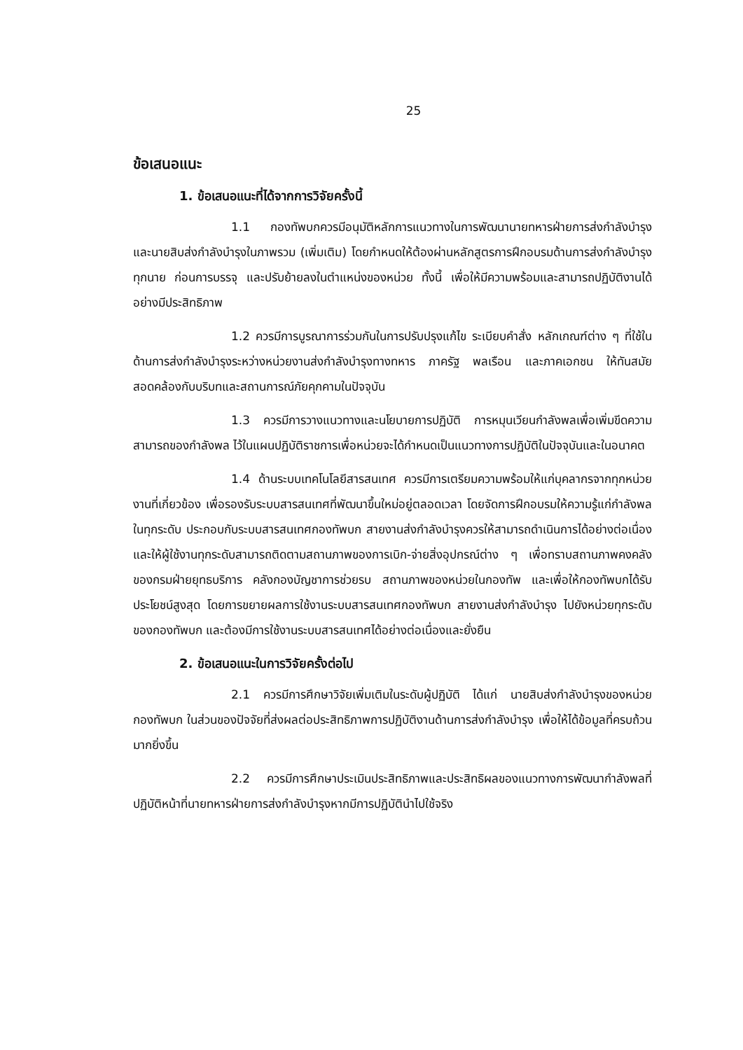25
ข้อเสนอแนะ
1. ข้อเสนอแนะที่ได้จากการวิจัยครั้งนี้
1.1 กองทัพบกควรมีอนุมัติหลักการแนวทางในการพัฒนานายทหารฝ่ายการส่งกำลังบำรุงและนายสิบส่งกำลังบำรุงในภาพรวม (เพิ่มเติม) โดยกำหนดให้ต้องผ่านหลักสูตรการฝึกอบรมด้านการส่งกำลังบำรุงทุกนาย ก่อนการบรรจุ และปรับย้ายลงในตำแหน่งของหน่วย ทั้งนี้ เพื่อให้มีความพร้อมและสามารถปฏิบัติงานได้อย่างมีประสิทธิภาพ
1.2 ควรมีการบูรณาการร่วมกันในการปรับปรุงแก้ไข ระเบียบคำสั่ง หลักเกณฑ์ต่าง ๆ ที่ใช้ในด้านการส่งกำลังบำรุงระหว่างหน่วยงานส่งกำลังบำรุงทางทหาร ภาครัฐ พลเรือน และภาคเอกชน ให้ทันสมัย สอดคล้องกับบริบทและสถานการณ์ภัยคุกคามในปัจจุบัน
1.3 ควรมีการวางแนวทางและนโยบายการปฏิบัติ การหมุนเวียนกำลังพลเพื่อเพิ่มขีดความสามารถของกำลังพล ไว้ในแผนปฏิบัติราชการเพื่อหน่วยจะได้กำหนดเป็นแนวทางการปฏิบัติในปัจจุบันและในอนาคต
1.4 ด้านระบบเทคโนโลยีสารสนเทศ ควรมีการเตรียมความพร้อมให้แก่บุคลากรจากทุกหน่วยงานที่เกี่ยวข้อง เพื่อรองรับระบบสารสนเทศที่พัฒนาขึ้นใหม่อยู่ตลอดเวลา โดยจัดการฝึกอบรมให้ความรู้แก่กำลังพลในทุกระดับ ประกอบกับระบบสารสนเทศกองทัพบก สายงานส่งกำลังบำรุงควรให้สามารถดำเนินการได้อย่างต่อเนื่อง และให้ผู้ใช้งานทุกระดับสามารถติดตามสถานภาพของการเบิก-จ่ายสิ่งอุปกรณ์ต่าง ๆ เพื่อทราบสถานภาพคงคลังของกรมฝ่ายยุทธบริการ คลังกองบัญชาการช่วยรบ สถานภาพของหน่วยในกองทัพ และเพื่อให้กองทัพบกได้รับประโยชน์สูงสุด โดยการขยายผลการใช้งานระบบสารสนเทศกองทัพบก สายงานส่งกำลังบำรุง ไปยังหน่วยทุกระดับของกองทัพบก และต้องมีการใช้งานระบบสารสนเทศได้อย่างต่อเนื่องและยั่งยืน
2. ข้อเสนอแนะในการวิจัยครั้งต่อไป
2.1 ควรมีการศึกษาวิจัยเพิ่มเติมในระดับผู้ปฏิบัติ ได้แก่ นายสิบส่งกำลังบำรุงของหน่วยกองทัพบก ในส่วนของปัจจัยที่ส่งผลต่อประสิทธิภาพการปฏิบัติงานด้านการส่งกำลังบำรุง เพื่อให้ได้ข้อมูลที่ครบถ้วนมากยิ่งขึ้น
2.2 ควรมีการศึกษาประเมินประสิทธิภาพและประสิทธิผลของแนวทางการพัฒนากำลังพลที่ปฏิบัติหน้าที่นายทหารฝ่ายการส่งกำลังบำรุงหากมีการปฏิบัตินำไปใช้จริง